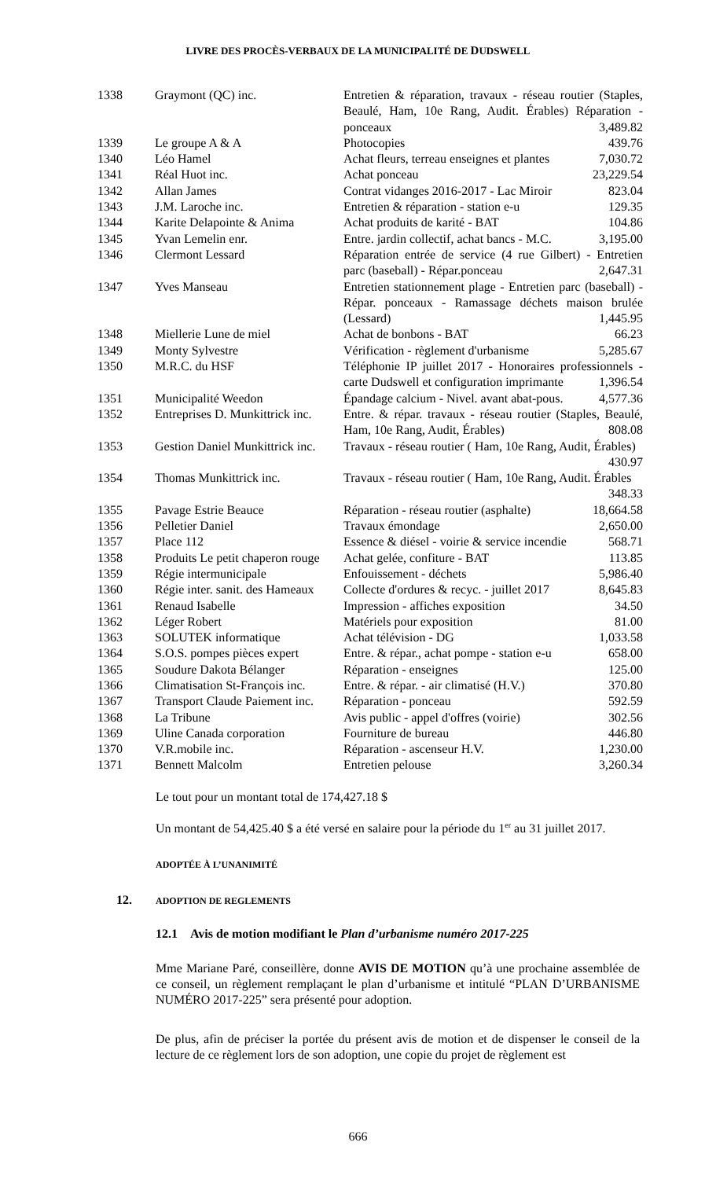LIVRE DES PROCÈS-VERBAUX DE LA MUNICIPALITÉ DE DUDSWELL
| 1338 | Graymont (QC) inc. | Entretien & réparation, travaux - réseau routier (Staples, Beaulé, Ham, 10e Rang, Audit. Érables) Réparation - ponceaux 3,489.82 |
| 1339 | Le groupe A & A | Photocopies 439.76 |
| 1340 | Léo Hamel | Achat fleurs, terreau enseignes et plantes 7,030.72 |
| 1341 | Réal Huot inc. | Achat ponceau 23,229.54 |
| 1342 | Allan James | Contrat vidanges 2016-2017 - Lac Miroir 823.04 |
| 1343 | J.M. Laroche inc. | Entretien & réparation - station e-u 129.35 |
| 1344 | Karite Delapointe & Anima | Achat produits de karité - BAT 104.86 |
| 1345 | Yvan Lemelin enr. | Entre. jardin collectif, achat bancs - M.C. 3,195.00 |
| 1346 | Clermont Lessard | Réparation entrée de service (4 rue Gilbert) - Entretien parc (baseball) - Répar.ponceau 2,647.31 |
| 1347 | Yves Manseau | Entretien stationnement plage - Entretien parc (baseball) - Répar. ponceaux - Ramassage déchets maison brulée (Lessard) 1,445.95 |
| 1348 | Miellerie Lune de miel | Achat de bonbons - BAT 66.23 |
| 1349 | Monty Sylvestre | Vérification - règlement d'urbanisme 5,285.67 |
| 1350 | M.R.C. du HSF | Téléphonie IP juillet 2017 - Honoraires professionnels - carte Dudswell et configuration imprimante 1,396.54 |
| 1351 | Municipalité Weedon | Épandage calcium - Nivel. avant abat-pous. 4,577.36 |
| 1352 | Entreprises D. Munkittrick inc. | Entre. & répar. travaux - réseau routier (Staples, Beaulé, Ham, 10e Rang, Audit, Érables) 808.08 |
| 1353 | Gestion Daniel Munkittrick inc. | Travaux - réseau routier ( Ham, 10e Rang, Audit, Érables) 430.97 |
| 1354 | Thomas Munkittrick inc. | Travaux - réseau routier ( Ham, 10e Rang, Audit. Érables 348.33 |
| 1355 | Pavage Estrie Beauce | Réparation - réseau routier (asphalte) 18,664.58 |
| 1356 | Pelletier Daniel | Travaux émondage 2,650.00 |
| 1357 | Place 112 | Essence & diésel - voirie & service incendie 568.71 |
| 1358 | Produits Le petit chaperon rouge | Achat gelée, confiture - BAT 113.85 |
| 1359 | Régie intermunicipale | Enfouissement - déchets 5,986.40 |
| 1360 | Régie inter. sanit. des Hameaux | Collecte d'ordures & recyc. - juillet 2017 8,645.83 |
| 1361 | Renaud Isabelle | Impression - affiches exposition 34.50 |
| 1362 | Léger Robert | Matériels pour exposition 81.00 |
| 1363 | SOLUTEK informatique | Achat télévision - DG 1,033.58 |
| 1364 | S.O.S. pompes pièces expert | Entre. & répar., achat pompe - station e-u 658.00 |
| 1365 | Soudure Dakota Bélanger | Réparation - enseignes 125.00 |
| 1366 | Climatisation St-François inc. | Entre. & répar. - air climatisé (H.V.) 370.80 |
| 1367 | Transport Claude Paiement inc. | Réparation - ponceau 592.59 |
| 1368 | La Tribune | Avis public - appel d'offres (voirie) 302.56 |
| 1369 | Uline Canada corporation | Fourniture de bureau 446.80 |
| 1370 | V.R.mobile inc. | Réparation - ascenseur H.V. 1,230.00 |
| 1371 | Bennett Malcolm | Entretien pelouse 3,260.34 |
Le tout pour un montant total de 174,427.18 $
Un montant de 54,425.40 $ a été versé en salaire pour la période du 1<sup>er</sup> au 31 juillet 2017.
ADOPTÉE À L’UNANIMITÉ
12. ADOPTION DE REGLEMENTS
12.1 Avis de motion modifiant le Plan d’urbanisme numéro 2017-225
Mme Mariane Paré, conseillère, donne AVIS DE MOTION qu’à une prochaine assemblée de ce conseil, un règlement remplaçant le plan d’urbanisme et intitulé “PLAN D’URBANISME NUMÉRO 2017-225” sera présenté pour adoption.
De plus, afin de préciser la portée du présent avis de motion et de dispenser le conseil de la lecture de ce règlement lors de son adoption, une copie du projet de règlement est
666